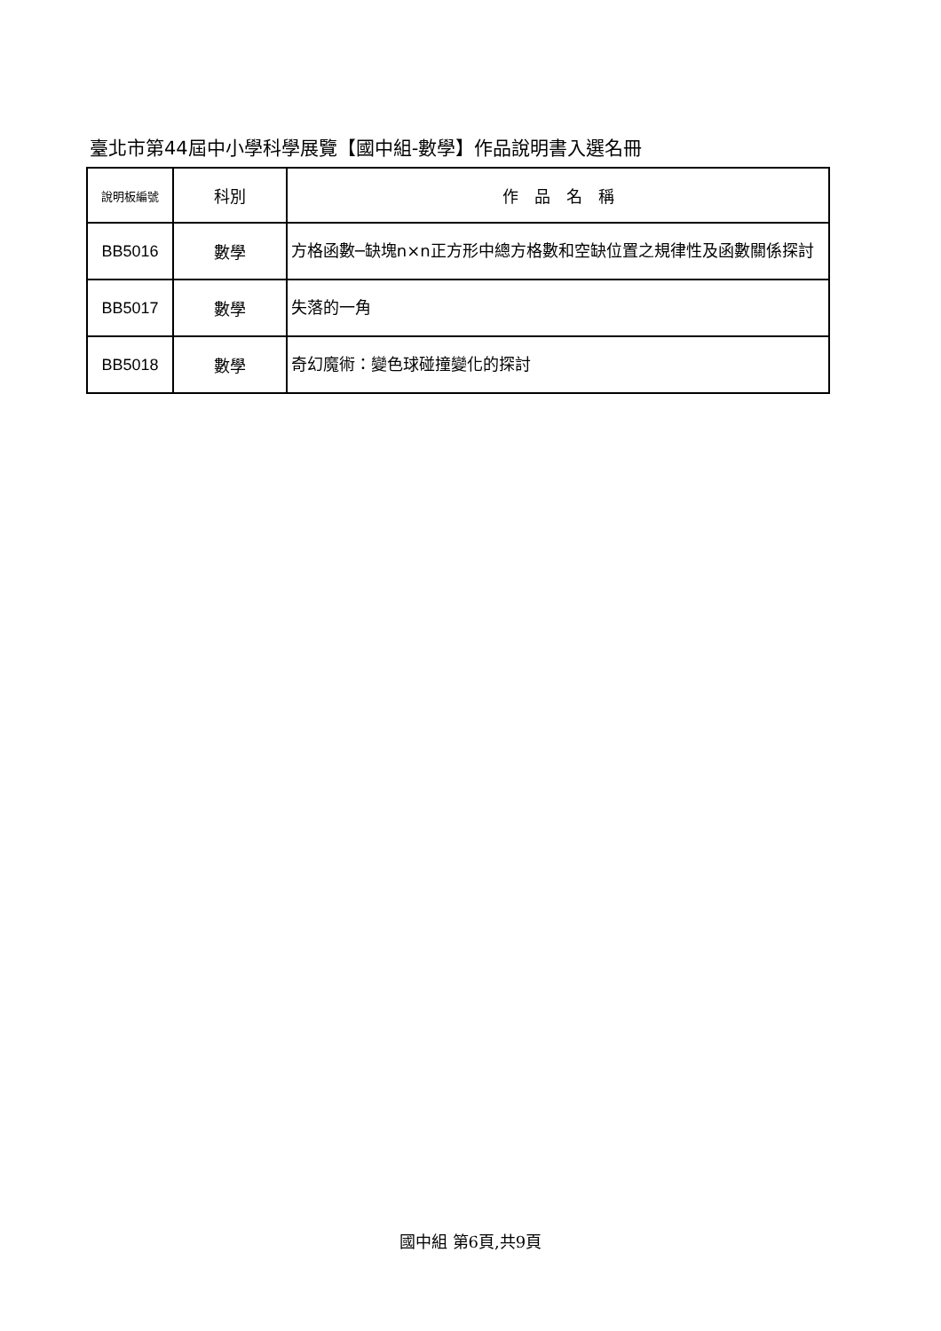臺北市第44屆中小學科學展覽【國中組-數學】作品說明書入選名冊
| 說明板編號 | 科別 | 作 品 名 稱 |
| --- | --- | --- |
| BB5016 | 數學 | 方格函數─缺塊n×n正方形中總方格數和空缺位置之規律性及函數關係探討 |
| BB5017 | 數學 | 失落的一角 |
| BB5018 | 數學 | 奇幻魔術：變色球碰撞變化的探討 |
國中組 第6頁,共9頁